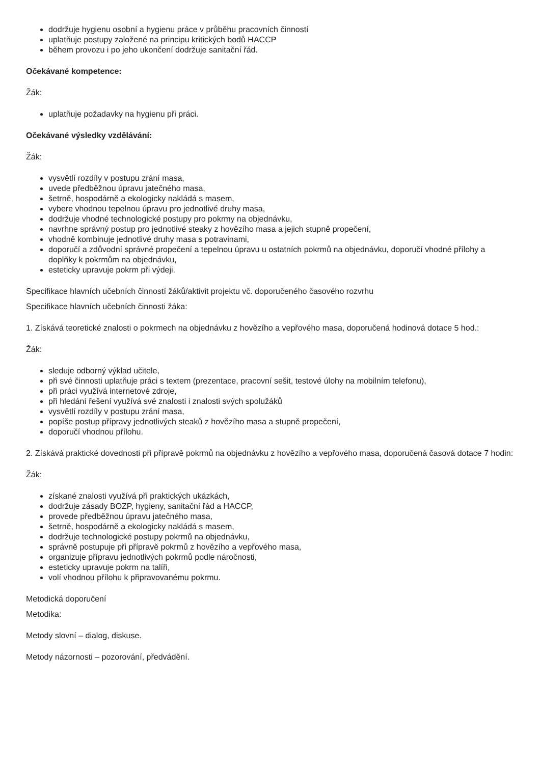dodržuje hygienu osobní a hygienu práce v průběhu pracovních činností
uplatňuje postupy založené na principu kritických bodů HACCP
během provozu i po jeho ukončení dodržuje sanitační řád.
Očekávané kompetence:
Žák:
uplatňuje požadavky na hygienu při práci.
Očekávané výsledky vzdělávání:
Žák:
vysvětlí rozdíly v postupu zrání masa,
uvede předběžnou úpravu jatečného masa,
šetrně, hospodárně a ekologicky nakládá s masem,
vybere vhodnou tepelnou úpravu pro jednotlivé druhy masa,
dodržuje vhodné technologické postupy pro pokrmy na objednávku,
navrhne správný postup pro jednotlivé steaky z hovězího masa a jejich stupně propečení,
vhodně kombinuje jednotlivé druhy masa s potravinami,
doporučí a zdůvodní správné propečení a tepelnou úpravu u ostatních pokrmů na objednávku, doporučí vhodné přílohy a doplňky k pokrmům na objednávku,
esteticky upravuje pokrm při výdeji.
Specifikace hlavních učebních činností žáků/aktivit projektu vč. doporučeného časového rozvrhu
Specifikace hlavních učebních činnosti žáka:
1. Získává teoretické znalosti o pokrmech na objednávku z hovězího a vepřového masa, doporučená hodinová dotace 5 hod.:
Žák:
sleduje odborný výklad učitele,
při své činnosti uplatňuje práci s textem (prezentace, pracovní sešit, testové úlohy na mobilním telefonu),
při práci využívá internetové zdroje,
při hledání řešení využívá své znalosti i znalosti svých spolužáků
vysvětlí rozdíly v postupu zrání masa,
popíše postup přípravy jednotlivých steaků z hovězího masa a stupně propečení,
doporučí vhodnou přílohu.
2. Získává praktické dovednosti při přípravě pokrmů na objednávku z hovězího a vepřového masa, doporučená časová dotace 7 hodin:
Žák:
získané znalosti využívá při praktických ukázkách,
dodržuje zásady BOZP, hygieny, sanitační řád a HACCP,
provede předběžnou úpravu jatečného masa,
šetrně, hospodárně a ekologicky nakládá s masem,
dodržuje technologické postupy pokrmů na objednávku,
správně postupuje při přípravě pokrmů z hovězího a vepřového masa,
organizuje přípravu jednotlivých pokrmů podle náročnosti,
esteticky upravuje pokrm na talíři,
volí vhodnou přílohu k připravovanému pokrmu.
Metodická doporučení
Metodika:
Metody slovní – dialog, diskuse.
Metody názornosti – pozorování, předvádění.